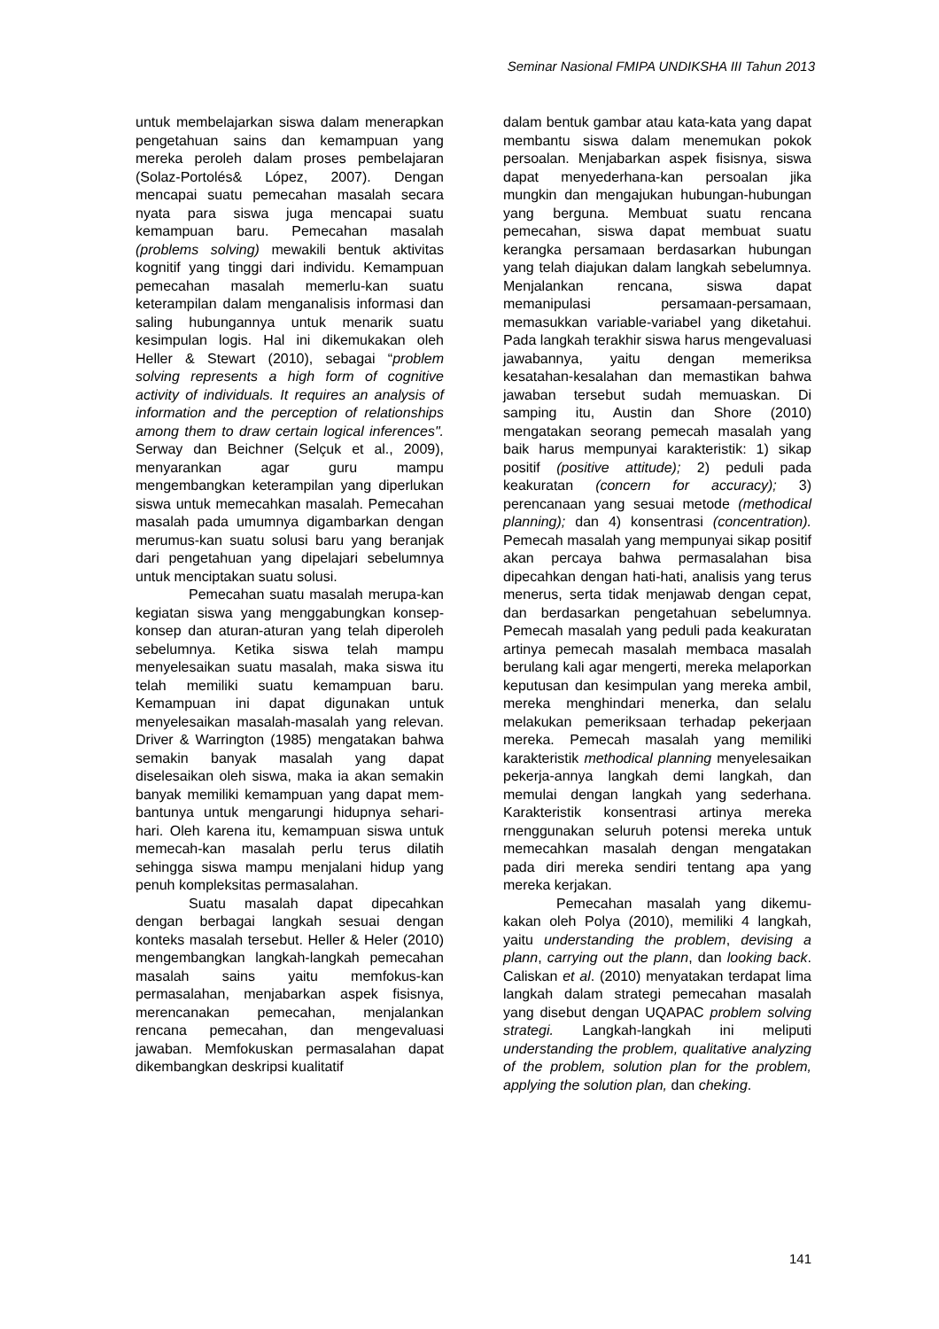Seminar Nasional FMIPA UNDIKSHA III Tahun 2013
untuk membelajarkan siswa dalam menerapkan pengetahuan sains dan kemampuan yang mereka peroleh dalam proses pembelajaran (Solaz-Portolés& López, 2007). Dengan mencapai suatu pemecahan masalah secara nyata para siswa juga mencapai suatu kemampuan baru. Pemecahan masalah (problems solving) mewakili bentuk aktivitas kognitif yang tinggi dari individu. Kemampuan pemecahan masalah memerlu-kan suatu keterampilan dalam menganalisis informasi dan saling hubungannya untuk menarik suatu kesimpulan logis. Hal ini dikemukakan oleh Heller & Stewart (2010), sebagai “problem solving represents a high form of cognitive activity of individuals. It requires an analysis of information and the perception of relationships among them to draw certain logical inferences". Serway dan Beichner (Selçuk et al., 2009), menyarankan agar guru mampu mengembangkan keterampilan yang diperlukan siswa untuk memecahkan masalah. Pemecahan masalah pada umumnya digambarkan dengan merumus-kan suatu solusi baru yang beranjak dari pengetahuan yang dipelajari sebelumnya untuk menciptakan suatu solusi.
Pemecahan suatu masalah merupa-kan kegiatan siswa yang menggabungkan konsep-konsep dan aturan-aturan yang telah diperoleh sebelumnya. Ketika siswa telah mampu menyelesaikan suatu masalah, maka siswa itu telah memiliki suatu kemampuan baru. Kemampuan ini dapat digunakan untuk menyelesaikan masalah-masalah yang relevan. Driver & Warrington (1985) mengatakan bahwa semakin banyak masalah yang dapat diselesaikan oleh siswa, maka ia akan semakin banyak memiliki kemampuan yang dapat mem-bantunya untuk mengarungi hidupnya sehari-hari. Oleh karena itu, kemampuan siswa untuk memecah-kan masalah perlu terus dilatih sehingga siswa mampu menjalani hidup yang penuh kompleksitas permasalahan.
Suatu masalah dapat dipecahkan dengan berbagai langkah sesuai dengan konteks masalah tersebut. Heller & Heler (2010) mengembangkan langkah-langkah pemecahan masalah sains yaitu memfokus-kan permasalahan, menjabarkan aspek fisisnya, merencanakan pemecahan, menjalankan rencana pemecahan, dan mengevaluasi jawaban. Memfokuskan permasalahan dapat dikembangkan deskripsi kualitatif
dalam bentuk gambar atau kata-kata yang dapat membantu siswa dalam menemukan pokok persoalan. Menjabarkan aspek fisisnya, siswa dapat menyederhana-kan persoalan jika mungkin dan mengajukan hubungan-hubungan yang berguna. Membuat suatu rencana pemecahan, siswa dapat membuat suatu kerangka persamaan berdasarkan hubungan yang telah diajukan dalam langkah sebelumnya. Menjalankan rencana, siswa dapat memanipulasi persamaan-persamaan, memasukkan variable-variabel yang diketahui. Pada langkah terakhir siswa harus mengevaluasi jawabannya, yaitu dengan memeriksa kesatahan-kesalahan dan memastikan bahwa jawaban tersebut sudah memuaskan. Di samping itu, Austin dan Shore (2010) mengatakan seorang pemecah masalah yang baik harus mempunyai karakteristik: 1) sikap positif (positive attitude); 2) peduli pada keakuratan (concern for accuracy); 3) perencanaan yang sesuai metode (methodical planning); dan 4) konsentrasi (concentration). Pemecah masalah yang mempunyai sikap positif akan percaya bahwa permasalahan bisa dipecahkan dengan hati-hati, analisis yang terus menerus, serta tidak menjawab dengan cepat, dan berdasarkan pengetahuan sebelumnya. Pemecah masalah yang peduli pada keakuratan artinya pemecah masalah membaca masalah berulang kali agar mengerti, mereka melaporkan keputusan dan kesimpulan yang mereka ambil, mereka menghindari menerka, dan selalu melakukan pemeriksaan terhadap pekerjaan mereka. Pemecah masalah yang memiliki karakteristik methodical planning menyelesaikan pekerja-annya langkah demi langkah, dan memulai dengan langkah yang sederhana. Karakteristik konsentrasi artinya mereka rnenggunakan seluruh potensi mereka untuk memecahkan masalah dengan mengatakan pada diri mereka sendiri tentang apa yang mereka kerjakan.
Pemecahan masalah yang dikemu-kakan oleh Polya (2010), memiliki 4 langkah, yaitu understanding the problem, devising a plann, carrying out the plann, dan looking back. Caliskan et al. (2010) menyatakan terdapat lima langkah dalam strategi pemecahan masalah yang disebut dengan UQAPAC problem solving strategi. Langkah-langkah ini meliputi understanding the problem, qualitative analyzing of the problem, solution plan for the problem, applying the solution plan, dan cheking.
141